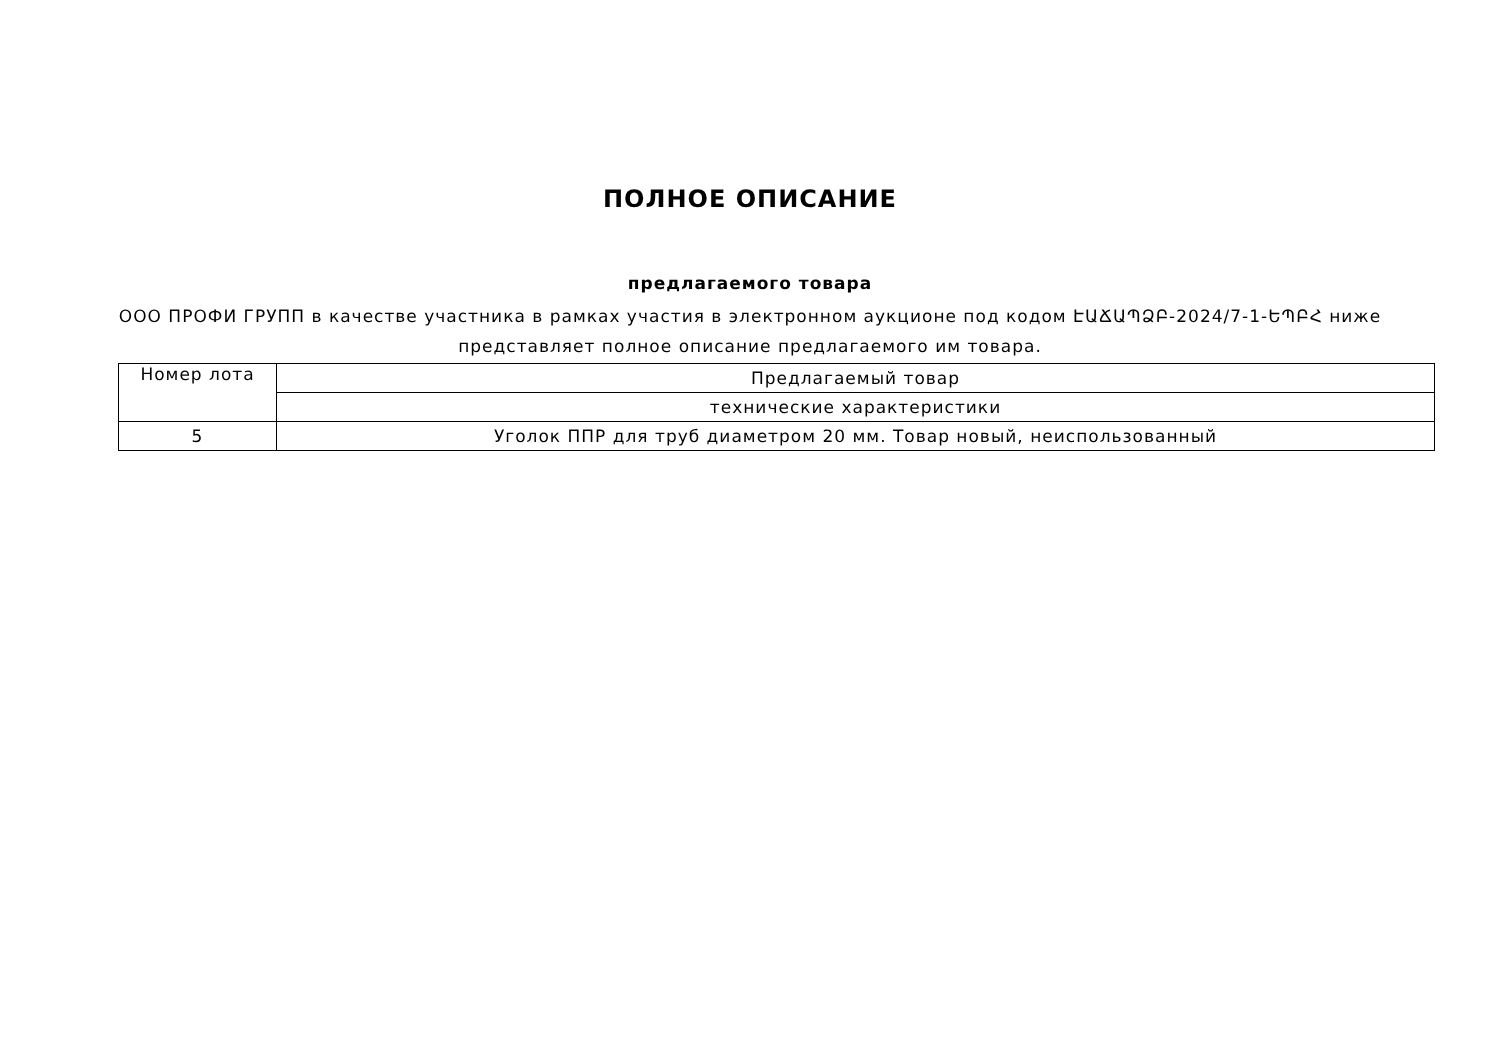ПОЛНОЕ ОПИСАНИЕ
предлагаемого товара
ООО ПРОФИ ГРУПП в качестве участника в рамках участия в электронном аукционе под кодом ԷԱՃԱՊՁԲ-2024/7-1-ԵՊԲՀ ниже представляет полное описание предлагаемого им товара.
| Номер лота | Предлагаемый товар |
| | технические характеристики |
| 5 | Уголок ППР для труб диаметром 20 мм. Товар новый, неиспользованный |